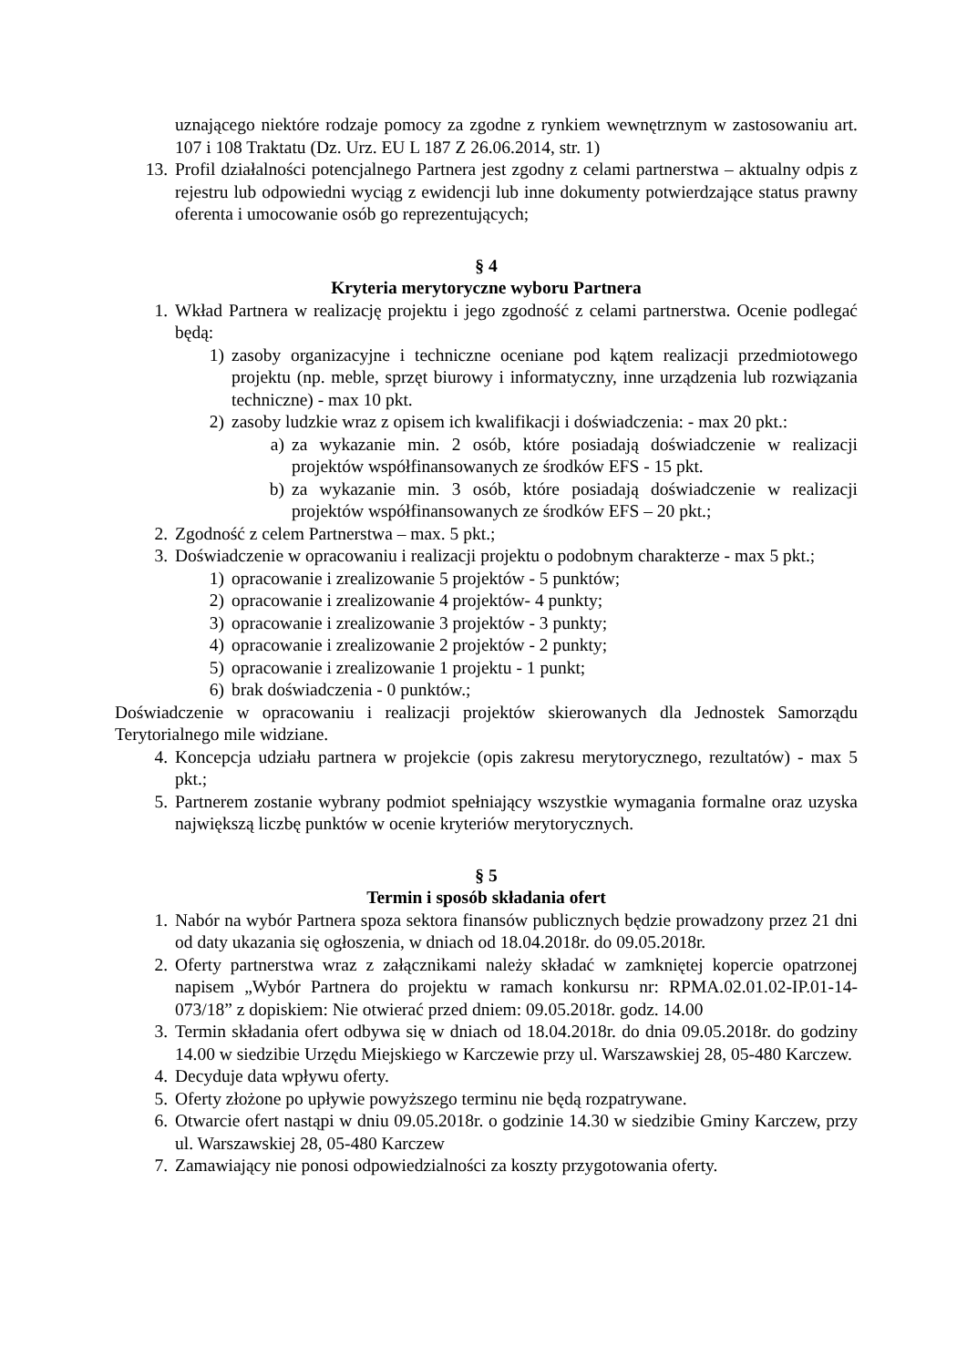uznającego niektóre rodzaje pomocy za zgodne z rynkiem wewnętrznym w zastosowaniu art. 107 i 108 Traktatu (Dz. Urz. EU L 187 Z 26.06.2014, str. 1)
13. Profil działalności potencjalnego Partnera jest zgodny z celami partnerstwa – aktualny odpis z rejestru lub odpowiedni wyciąg z ewidencji lub inne dokumenty potwierdzające status prawny oferenta i umocowanie osób go reprezentujących;
§ 4
Kryteria merytoryczne wyboru Partnera
1. Wkład Partnera w realizację projektu i jego zgodność z celami partnerstwa. Ocenie podlegać będą:
1) zasoby organizacyjne i techniczne oceniane pod kątem realizacji przedmiotowego projektu (np. meble, sprzęt biurowy i informatyczny, inne urządzenia lub rozwiązania techniczne) - max 10 pkt.
2) zasoby ludzkie wraz z opisem ich kwalifikacji i doświadczenia: - max 20 pkt.:
a) za wykazanie min. 2 osób, które posiadają doświadczenie w realizacji projektów współfinansowanych ze środków EFS - 15 pkt.
b) za wykazanie min. 3 osób, które posiadają doświadczenie w realizacji projektów współfinansowanych ze środków EFS – 20 pkt.;
2. Zgodność z celem Partnerstwa – max. 5 pkt.;
3. Doświadczenie w opracowaniu i realizacji projektu o podobnym charakterze - max 5 pkt.;
1) opracowanie i zrealizowanie 5 projektów - 5 punktów;
2) opracowanie i zrealizowanie 4 projektów- 4 punkty;
3) opracowanie i zrealizowanie 3 projektów - 3 punkty;
4) opracowanie i zrealizowanie 2 projektów - 2 punkty;
5) opracowanie i zrealizowanie 1 projektu - 1 punkt;
6) brak doświadczenia - 0 punktów.;
Doświadczenie w opracowaniu i realizacji projektów skierowanych dla Jednostek Samorządu Terytorialnego mile widziane.
4. Koncepcja udziału partnera w projekcie (opis zakresu merytorycznego, rezultatów) - max 5 pkt.;
5. Partnerem zostanie wybrany podmiot spełniający wszystkie wymagania formalne oraz uzyska największą liczbę punktów w ocenie kryteriów merytorycznych.
§ 5
Termin i sposób składania ofert
1. Nabór na wybór Partnera spoza sektora finansów publicznych będzie prowadzony przez 21 dni od daty ukazania się ogłoszenia, w dniach od 18.04.2018r. do 09.05.2018r.
2. Oferty partnerstwa wraz z załącznikami należy składać w zamkniętej kopercie opatrzonej napisem „Wybór Partnera do projektu w ramach konkursu nr: RPMA.02.01.02-IP.01-14-073/18” z dopiskiem: Nie otwierać przed dniem: 09.05.2018r. godz. 14.00
3. Termin składania ofert odbywa się w dniach od 18.04.2018r. do dnia 09.05.2018r. do godziny 14.00 w siedzibie Urzędu Miejskiego w Karczewie przy ul. Warszawskiej 28, 05-480 Karczew.
4. Decyduje data wpływu oferty.
5. Oferty złożone po upływie powyższego terminu nie będą rozpatrywane.
6. Otwarcie ofert nastąpi w dniu 09.05.2018r. o godzinie 14.30 w siedzibie Gminy Karczew, przy ul. Warszawskiej 28, 05-480 Karczew
7. Zamawiający nie ponosi odpowiedzialności za koszty przygotowania oferty.